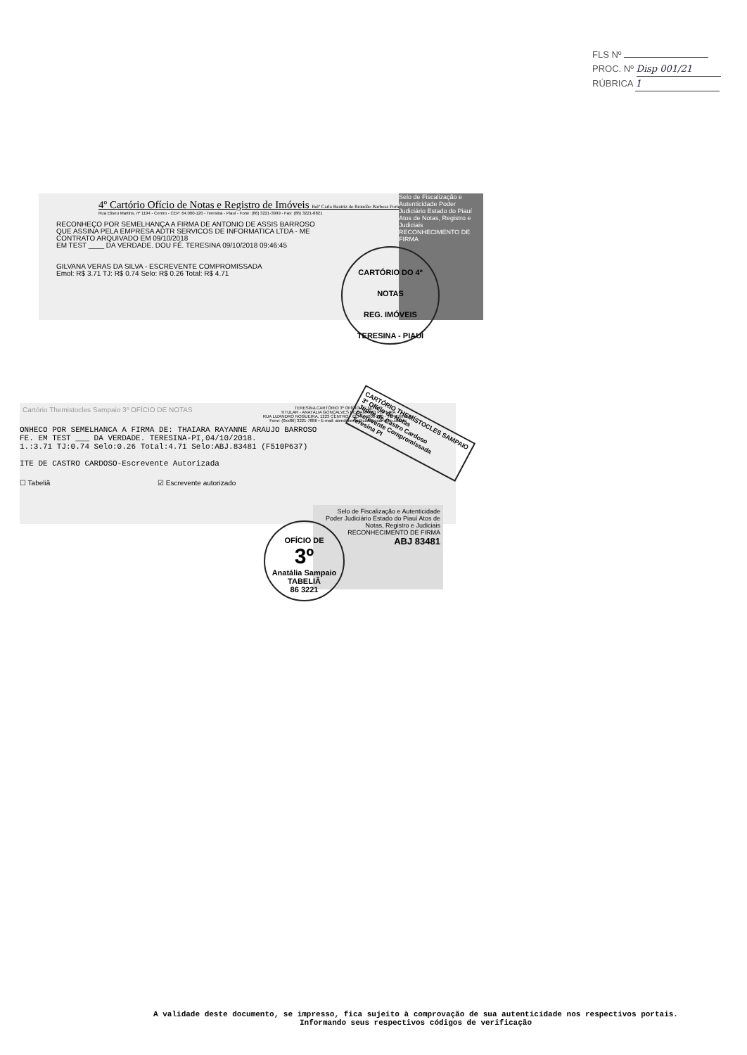FLS Nº
PROC. Nº Disp 001/21
RÚBRICA 1
4º Cartório Ofício de Notas e Registro de Imóveis Belª Carla Beatriz de Brandão Barbosa Portela
Rua Eliseu Martins, nº 1194 - Centro - CEP: 64.000-120 - Teresina - Piauí - Fone: (86) 3221-3999 - Fax: (86) 3221-8821
RECONHEÇO POR SEMELHANÇA A FIRMA DE ANTONIO DE ASSIS BARROSO
QUE ASSINA PELA EMPRESA ADTR SERVICOS DE INFORMATICA LTDA - ME
CONTRATO ARQUIVADO EM 09/10/2018
EM TEST ____ DA VERDADE. DOU FÉ. TERESINA 09/10/2018 09:46:45
GILVANA VERAS DA SILVA - ESCREVENTE COMPROMISSADA
Emol: R$ 3.71 TJ: R$ 0.74 Selo: R$ 0.26 Total: R$ 4.71
Selo de Fiscalização e Autenticidade Poder Judiciário Estado do Piauí Atos de Notas, Registro e Judiciais RECONHECIMENTO DE FIRMA
CARTÓRIO DO 4º
NOTAS
REG. IMÓVEIS
TERESINA - PIAUÍ
Cartório Themistocles Sampaio 3º OFÍCIO DE NOTAS
TERESINA CARTÓRIO 3º OFÍCIO DE NOTAS
TITULAR - ANATÁLIA GONÇALVES DE SAMPAIO PEREIRA
RUA LIZANDRO NOGUEIRA, 1223 CENTRO - CEP: 64000-200 - TERESINA-PI
Fone: (0xx86) 3221-7886 • E-mail: atendimento@cartoriosampaio.com.br
ONHECO POR SEMELHANCA A FIRMA DE: THAIARA RAYANNE ARAUJO BARROSO
FE. EM TEST ___ DA VERDADE. TERESINA-PI,04/10/2018.
1.:3.71 TJ:0.74 Selo:0.26 Total:4.71 Selo:ABJ.83481 (F510P637)
ITE DE CASTRO CARDOSO-Escrevente Autorizada
☐ Tabeliã ☑ Escrevente autorizado
CARTÓRIO THEMÍSTOCLES SAMPAIO
3º Ofício de Notas
Judite de Castro Cardoso
Escrevente Compromissada
Teresina PI
Selo de Fiscalização e Autenticidade
Poder Judiciário Estado do Piauí Atos de Notas, Registro e Judiciais
RECONHECIMENTO DE FIRMA
ABJ 83481
OFÍCIO DE
3º
Anatália Sampaio
TABELIÃ
86 3221
A validade deste documento, se impresso, fica sujeito à comprovação de sua autenticidade nos respectivos portais.
Informando seus respectivos códigos de verificação